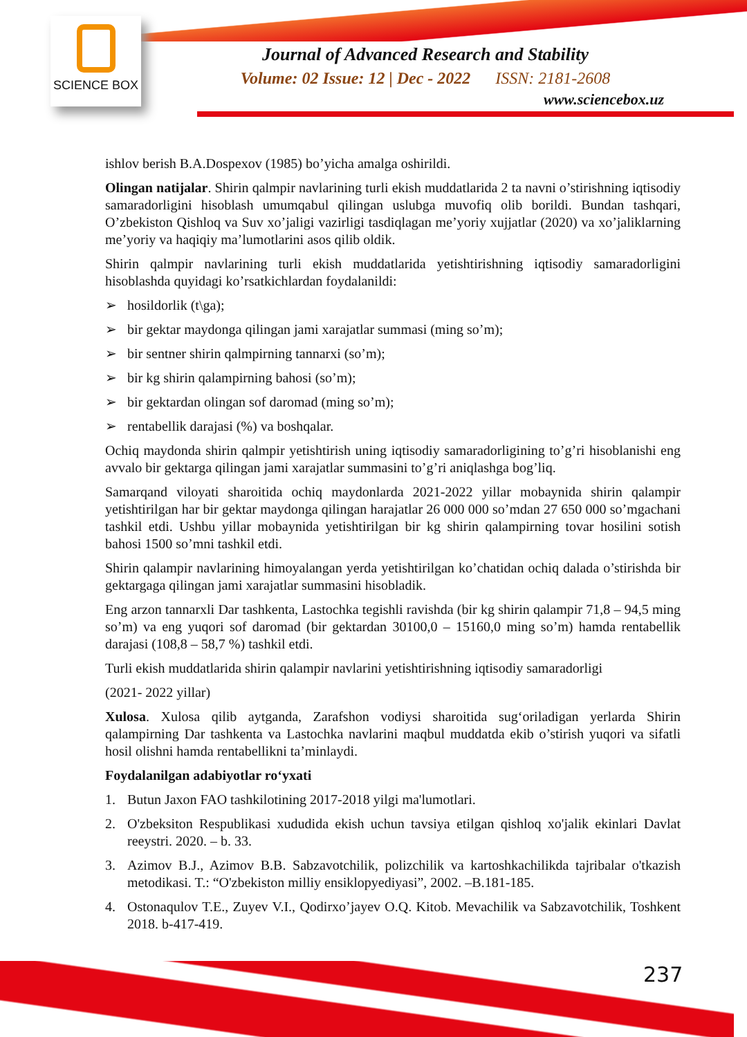SCIENCE BOX
Journal of Advanced Research and Stability
Volume: 02 Issue: 12 | Dec - 2022 ISSN: 2181-2608
www.sciencebox.uz
ishlov berish B.A.Dospexov (1985) bo’yicha amalga oshirildi.
Olingan natijalar. Shirin qalmpir navlarining turli ekish muddatlarida 2 ta navni o’stirishning iqtisodiy samaradorligini hisoblash umumqabul qilingan uslubga muvofiq olib borildi. Bundan tashqari, O’zbekiston Qishloq va Suv xo’jaligi vazirligi tasdiqlagan me’yoriy xujjatlar (2020) va xo’jaliklarning me’yoriy va haqiqiy ma’lumotlarini asos qilib oldik.
Shirin qalmpir navlarining turli ekish muddatlarida yetishtirishning iqtisodiy samaradorligini hisoblashda quyidagi ko’rsatkichlardan foydalanildi:
➢ hosildorlik (t\ga);
➢ bir gektar maydonga qilingan jami xarajatlar summasi (ming so’m);
➢ bir sentner shirin qalmpirning tannarxi (so’m);
➢ bir kg shirin qalampirning bahosi (so’m);
➢ bir gektardan olingan sof daromad (ming so’m);
➢ rentabellik darajasi (%) va boshqalar.
Ochiq maydonda shirin qalmpir yetishtirish uning iqtisodiy samaradorligining to’g’ri hisoblanishi eng avvalo bir gektarga qilingan jami xarajatlar summasini to’g’ri aniqlashga bog’liq.
Samarqand viloyati sharoitida ochiq maydonlarda 2021-2022 yillar mobaynida shirin qalampir yetishtirilgan har bir gektar maydonga qilingan harajatlar 26 000 000 so’mdan 27 650 000 so’mgachani tashkil etdi. Ushbu yillar mobaynida yetishtirilgan bir kg shirin qalampirning tovar hosilini sotish bahosi 1500 so’mni tashkil etdi.
Shirin qalampir navlarining himoyalangan yerda yetishtirilgan ko’chatidan ochiq dalada o’stirishda bir gektargaga qilingan jami xarajatlar summasini hisobladik.
Eng arzon tannarxli Dar tashkenta, Lastochka tegishli ravishda (bir kg shirin qalampir 71,8 – 94,5 ming so’m) va eng yuqori sof daromad (bir gektardan 30100,0 – 15160,0 ming so’m) hamda rentabellik darajasi (108,8 – 58,7 %) tashkil etdi.
Turli ekish muddatlarida shirin qalampir navlarini yetishtirishning iqtisodiy samaradorligi
(2021- 2022 yillar)
Xulosa. Xulosa qilib aytganda, Zarafshon vodiysi sharoitida sug‘oriladigan yerlarda Shirin qalampirning Dar tashkenta va Lastochka navlarini maqbul muddatda ekib o’stirish yuqori va sifatli hosil olishni hamda rentabellikni ta’minlaydi.
Foydalanilgan adabiyotlar ro‘yxati
1. Butun Jaxon FAO tashkilotining 2017-2018 yilgi ma'lumotlari.
2. O'zbeksiton Respublikasi xududida ekish uchun tavsiya etilgan qishloq xo'jalik ekinlari Davlat reeystri. 2020. – b. 33.
3. Azimov B.J., Azimov B.B. Sabzavotchilik, polizchilik va kartoshkachilikda tajribalar o'tkazish metodikasi. T.: “O'zbekiston milliy ensiklopyediyasi”, 2002. –B.181-185.
4. Ostonaqulov T.E., Zuyev V.I., Qodirxo’jayev O.Q. Kitob. Mevachilik va Sabzavotchilik, Toshkent 2018. b-417-419.
237